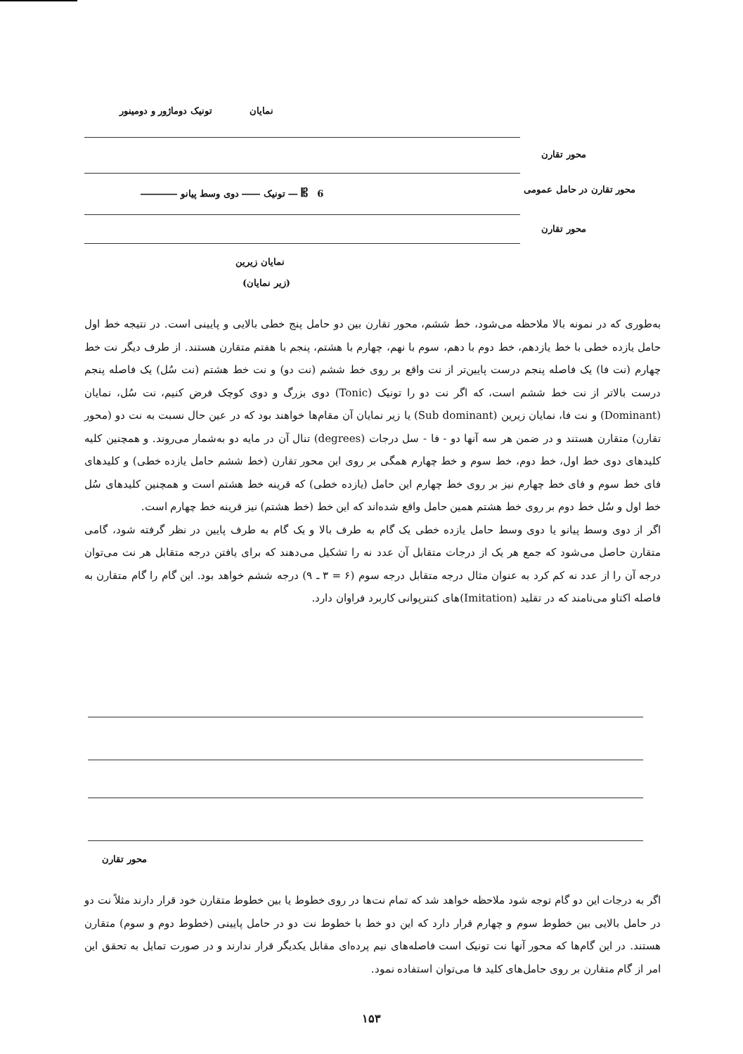تونیک دوماژور و دومینور نمایان
محور تقارن
6 𝄡 ― تونیک ―― دوی وسط پیانو ――――
محور تقارن در حامل عمومی
محور تقارن
نمایان زیرین
(زیر نمایان)
به‌طوری که در نمونه بالا ملاحظه می‌شود، خط ششم، محور تقارن بین دو حامل پنج خطی بالایی و پایینی است. در نتیجه خط اول حامل یازده خطی با خط یازدهم، خط دوم با دهم، سوم با نهم، چهارم با هشتم، پنجم با هفتم متقارن هستند. از طرف دیگر نت خط چهارم (نت فا) یک فاصله پنجم درست پایین‌تر از نت واقع بر روی خط ششم (نت دو) و نت خط هشتم (نت سُل) یک فاصله پنجم درست بالاتر از نت خط ششم است، که اگر نت دو را تونیک (Tonic) دوی بزرگ و دوی کوچک فرض کنیم، نت سُل، نمایان (Dominant) و نت فا، نمایان زیرین (Sub dominant) یا زیر نمایان آن مقام‌ها خواهند بود که در عین حال نسبت به نت دو (محور تقارن) متقارن هستند و در ضمن هر سه آنها دو - فا - سل درجات (degrees) تنال آن در مایه دو به‌شمار می‌روند. و همچنین کلیه کلیدهای دوی خط اول، خط دوم، خط سوم و خط چهارم همگی بر روی این محور تقارن (خط ششم حامل یازده خطی) و کلیدهای فای خط سوم و فای خط چهارم نیز بر روی خط چهارم این حامل (یازده خطی) که قرینه خط هشتم است و همچنین کلیدهای سُل خط اول و سُل خط دوم بر روی خط هشتم همین حامل واقع شده‌اند که این خط (خط هشتم) نیز قرینه خط چهارم است.
اگر از دوی وسط پیانو یا دوی وسط حامل یازده خطی یک گام به طرف بالا و یک گام به طرف پایین در نظر گرفته شود، گامی متقارن حاصل می‌شود که جمع هر یک از درجات متقابل آن عدد نه را تشکیل می‌دهند که برای یافتن درجه متقابل هر نت می‌توان درجه آن را از عدد نه کم کرد به عنوان مثال درجه متقابل درجه سوم (۶ = ۳ ـ ۹) درجه ششم خواهد بود. این گام را گام متقارن به فاصله اکتاو می‌نامند که در تقلید (Imitation)های کنترپوانی کاربرد فراوان دارد.
محور تقارن
اگر به درجات این دو گام توجه شود ملاحظه خواهد شد که تمام نت‌ها در روی خطوط یا بین خطوط متقارن خود قرار دارند مثلاً نت دو در حامل بالایی بین خطوط سوم و چهارم قرار دارد که این دو خط با خطوط نت دو در حامل پایینی (خطوط دوم و سوم) متقارن هستند. در این گام‌ها که محور آنها نت تونیک است فاصله‌های نیم پرده‌ای مقابل یکدیگر قرار ندارند و در صورت تمایل به تحقق این امر از گام متقارن بر روی حامل‌های کلید فا می‌توان استفاده نمود.
۱۵۳